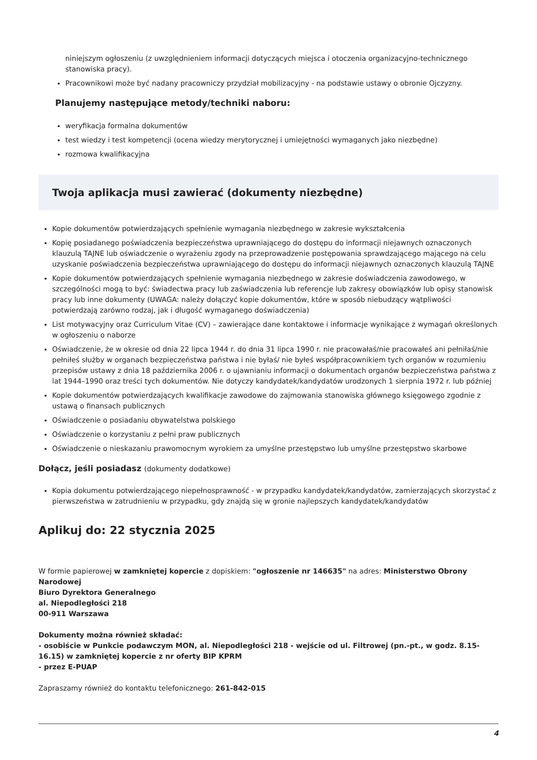niniejszym ogłoszeniu (z uwzględnieniem informacji dotyczących miejsca i otoczenia organizacyjno-technicznego stanowiska pracy).
Pracownikowi może być nadany pracowniczy przydział mobilizacyjny - na podstawie ustawy o obronie Ojczyzny.
Planujemy następujące metody/techniki naboru:
weryfikacja formalna dokumentów
test wiedzy i test kompetencji (ocena wiedzy merytorycznej i umiejętności wymaganych jako niezbędne)
rozmowa kwalifikacyjna
Twoja aplikacja musi zawierać (dokumenty niezbędne)
Kopie dokumentów potwierdzających spełnienie wymagania niezbędnego w zakresie wykształcenia
Kopię posiadanego poświadczenia bezpieczeństwa uprawniającego do dostępu do informacji niejawnych oznaczonych klauzulą TAJNE lub oświadczenie o wyrażeniu zgody na przeprowadzenie postępowania sprawdzającego mającego na celu uzyskanie poświadczenia bezpieczeństwa uprawniającego do dostępu do informacji niejawnych oznaczonych klauzulą TAJNE
Kopie dokumentów potwierdzających spełnienie wymagania niezbędnego w zakresie doświadczenia zawodowego, w szczególności mogą to być: świadectwa pracy lub zaświadczenia lub referencje lub zakresy obowiązków lub opisy stanowisk pracy lub inne dokumenty (UWAGA: należy dołączyć kopie dokumentów, które w sposób niebudzący wątpliwości potwierdzają zarówno rodzaj, jak i długość wymaganego doświadczenia)
List motywacyjny oraz Curriculum Vitae (CV) – zawierające dane kontaktowe i informacje wynikające z wymagań określonych w ogłoszeniu o naborze
Oświadczenie, że w okresie od dnia 22 lipca 1944 r. do dnia 31 lipca 1990 r. nie pracowałaś/nie pracowałeś ani pełniłaś/nie pełniłeś służby w organach bezpieczeństwa państwa i nie byłaś/ nie byłeś współpracownikiem tych organów w rozumieniu przepisów ustawy z dnia 18 października 2006 r. o ujawnianiu informacji o dokumentach organów bezpieczeństwa państwa z lat 1944–1990 oraz treści tych dokumentów. Nie dotyczy kandydatek/kandydatów urodzonych 1 sierpnia 1972 r. lub później
Kopie dokumentów potwierdzających kwalifikacje zawodowe do zajmowania stanowiska głównego księgowego zgodnie z ustawą o finansach publicznych
Oświadczenie o posiadaniu obywatelstwa polskiego
Oświadczenie o korzystaniu z pełni praw publicznych
Oświadczenie o nieskazaniu prawomocnym wyrokiem za umyślne przestępstwo lub umyślne przestępstwo skarbowe
Dołącz, jeśli posiadasz (dokumenty dodatkowe)
Kopia dokumentu potwierdzającego niepełnosprawność - w przypadku kandydatek/kandydatów, zamierzających skorzystać z pierwszeństwa w zatrudnieniu w przypadku, gdy znajdą się w gronie najlepszych kandydatek/kandydatów
Aplikuj do: 22 stycznia 2025
W formie papierowej w zamkniętej kopercie z dopiskiem: "ogłoszenie nr 146635" na adres: Ministerstwo Obrony Narodowej
Biuro Dyrektora Generalnego
al. Niepodległości 218
00-911 Warszawa
Dokumenty można również składać:
- osobiście w Punkcie podawczym MON, al. Niepodległości 218 - wejście od ul. Filtrowej (pn.-pt., w godz. 8.15-16.15) w zamkniętej kopercie z nr oferty BIP KPRM
- przez E-PUAP
Zapraszamy również do kontaktu telefonicznego: 261-842-015
4